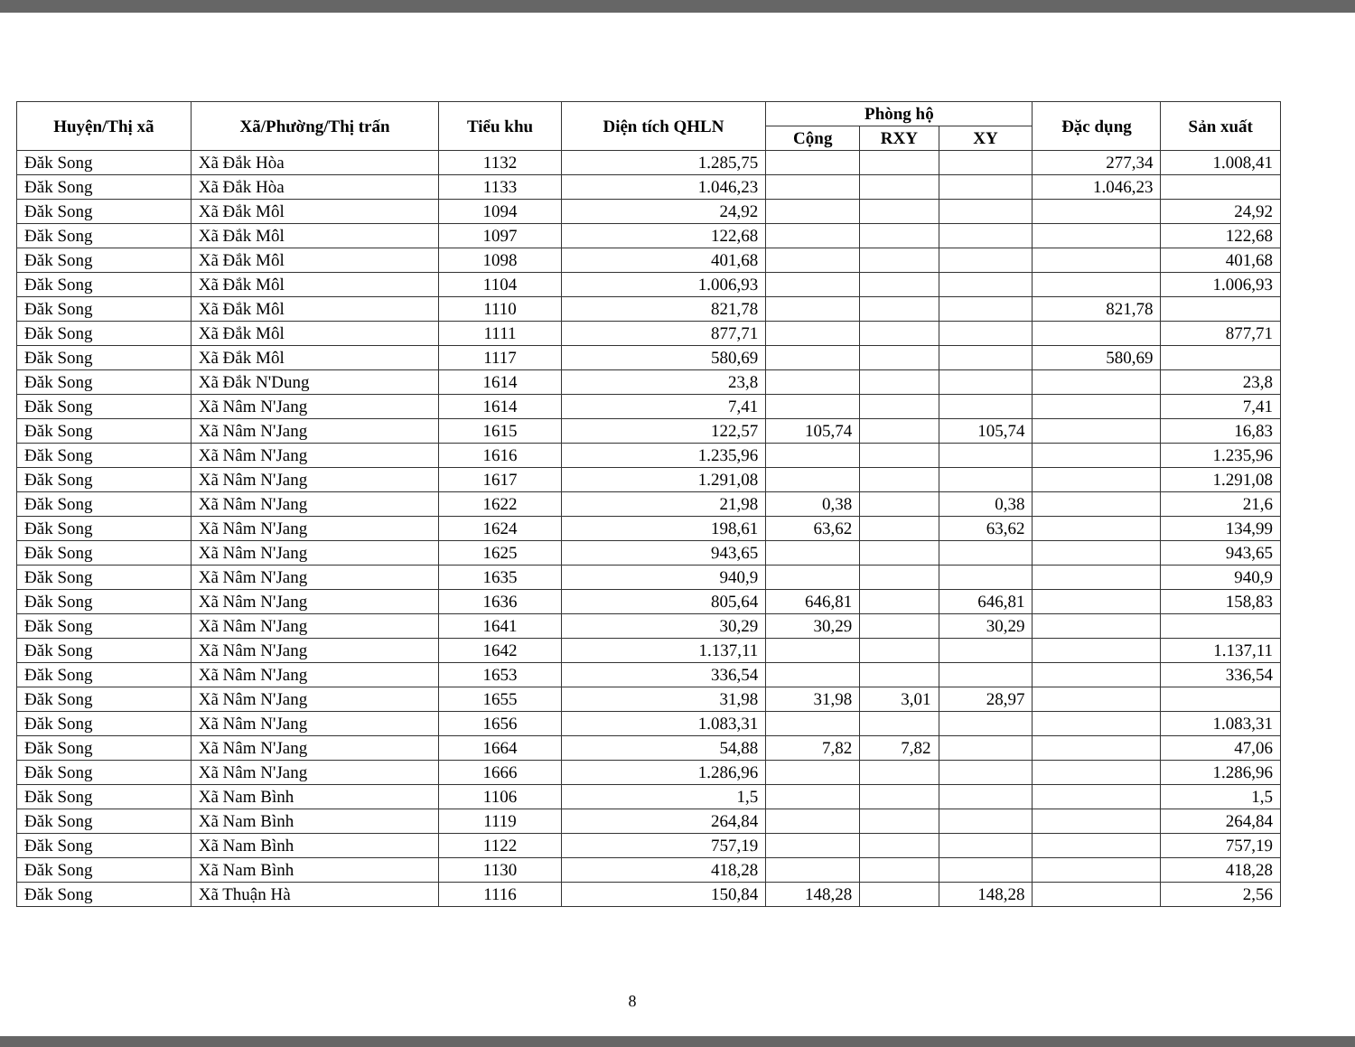| Huyện/Thị xã | Xã/Phường/Thị trấn | Tiểu khu | Diện tích QHLN | Phòng hộ | | | Đặc dụng | Sản xuất |
| --- | --- | --- | --- | --- | --- | --- | --- | --- |
| | | | | Cộng | RXY | XY | | |
| Đăk Song | Xã Đắk Hòa | 1132 | 1.285,75 | | | | 277,34 | 1.008,41 |
| Đăk Song | Xã Đắk Hòa | 1133 | 1.046,23 | | | | 1.046,23 | |
| Đăk Song | Xã Đắk Môl | 1094 | 24,92 | | | | | 24,92 |
| Đăk Song | Xã Đắk Môl | 1097 | 122,68 | | | | | 122,68 |
| Đăk Song | Xã Đắk Môl | 1098 | 401,68 | | | | | 401,68 |
| Đăk Song | Xã Đắk Môl | 1104 | 1.006,93 | | | | | 1.006,93 |
| Đăk Song | Xã Đắk Môl | 1110 | 821,78 | | | | 821,78 | |
| Đăk Song | Xã Đắk Môl | 1111 | 877,71 | | | | | 877,71 |
| Đăk Song | Xã Đắk Môl | 1117 | 580,69 | | | | 580,69 | |
| Đăk Song | Xã Đắk N'Dung | 1614 | 23,8 | | | | | 23,8 |
| Đăk Song | Xã Nâm N'Jang | 1614 | 7,41 | | | | | 7,41 |
| Đăk Song | Xã Nâm N'Jang | 1615 | 122,57 | 105,74 | | 105,74 | | 16,83 |
| Đăk Song | Xã Nâm N'Jang | 1616 | 1.235,96 | | | | | 1.235,96 |
| Đăk Song | Xã Nâm N'Jang | 1617 | 1.291,08 | | | | | 1.291,08 |
| Đăk Song | Xã Nâm N'Jang | 1622 | 21,98 | 0,38 | | 0,38 | | 21,6 |
| Đăk Song | Xã Nâm N'Jang | 1624 | 198,61 | 63,62 | | 63,62 | | 134,99 |
| Đăk Song | Xã Nâm N'Jang | 1625 | 943,65 | | | | | 943,65 |
| Đăk Song | Xã Nâm N'Jang | 1635 | 940,9 | | | | | 940,9 |
| Đăk Song | Xã Nâm N'Jang | 1636 | 805,64 | 646,81 | | 646,81 | | 158,83 |
| Đăk Song | Xã Nâm N'Jang | 1641 | 30,29 | 30,29 | | 30,29 | | |
| Đăk Song | Xã Nâm N'Jang | 1642 | 1.137,11 | | | | | 1.137,11 |
| Đăk Song | Xã Nâm N'Jang | 1653 | 336,54 | | | | | 336,54 |
| Đăk Song | Xã Nâm N'Jang | 1655 | 31,98 | 31,98 | 3,01 | 28,97 | | |
| Đăk Song | Xã Nâm N'Jang | 1656 | 1.083,31 | | | | | 1.083,31 |
| Đăk Song | Xã Nâm N'Jang | 1664 | 54,88 | 7,82 | 7,82 | | | 47,06 |
| Đăk Song | Xã Nâm N'Jang | 1666 | 1.286,96 | | | | | 1.286,96 |
| Đăk Song | Xã Nam Bình | 1106 | 1,5 | | | | | 1,5 |
| Đăk Song | Xã Nam Bình | 1119 | 264,84 | | | | | 264,84 |
| Đăk Song | Xã Nam Bình | 1122 | 757,19 | | | | | 757,19 |
| Đăk Song | Xã Nam Bình | 1130 | 418,28 | | | | | 418,28 |
| Đăk Song | Xã Thuận Hà | 1116 | 150,84 | 148,28 | | 148,28 | | 2,56 |
8